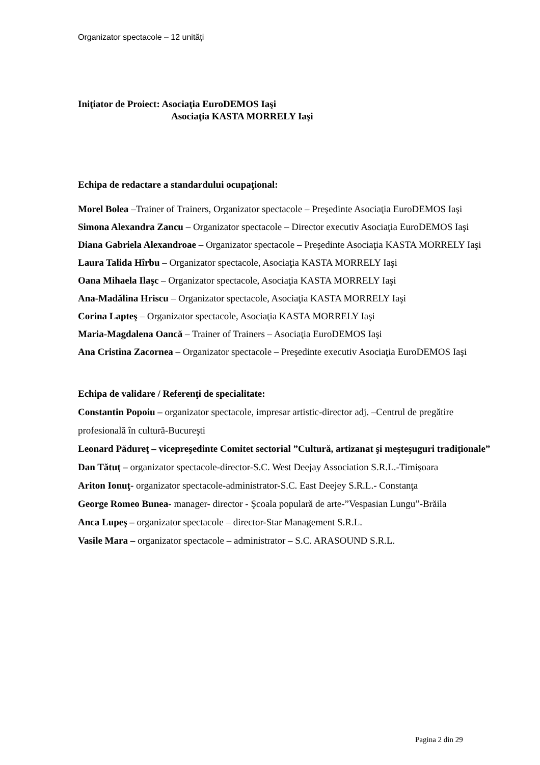Organizator spectacole – 12 unităţi
Iniţiator de Proiect: Asociaţia EuroDEMOS Iaşi
Asociaţia KASTA MORRELY Iaşi
Echipa de redactare a standardului ocupaţional:
Morel Bolea –Trainer of Trainers, Organizator spectacole – Preşedinte Asociaţia EuroDEMOS Iaşi
Simona Alexandra Zancu – Organizator spectacole – Director executiv Asociaţia EuroDEMOS Iaşi
Diana Gabriela Alexandroae – Organizator spectacole – Preşedinte Asociaţia KASTA MORRELY Iaşi
Laura Talida Hîrbu – Organizator spectacole, Asociaţia KASTA MORRELY Iaşi
Oana Mihaela Ilaşc – Organizator spectacole, Asociaţia KASTA MORRELY Iaşi
Ana-Madălina Hriscu – Organizator spectacole, Asociaţia KASTA MORRELY Iaşi
Corina Lapteş – Organizator spectacole, Asociaţia KASTA MORRELY Iaşi
Maria-Magdalena Oancă – Trainer of Trainers – Asociaţia EuroDEMOS Iaşi
Ana Cristina Zacornea – Organizator spectacole – Preşedinte executiv Asociaţia EuroDEMOS Iaşi
Echipa de validare / Referenţi de specialitate:
Constantin Popoiu – organizator spectacole, impresar artistic-director adj. –Centrul de pregătire profesională în cultură-Bucureşti
Leonard Pădureţ – vicepreşedinte Comitet sectorial ”Cultură, artizanat şi meşteşuguri tradiţionale”
Dan Tătuţ – organizator spectacole-director-S.C. West Deejay Association S.R.L.-Timişoara
Ariton Ionuţ- organizator spectacole-administrator-S.C. East Deejey S.R.L.- Constanţa
George Romeo Bunea- manager- director - Şcoala populară de arte-”Vespasian Lungu”-Brăila
Anca Lupeş – organizator spectacole – director-Star Management S.R.L.
Vasile Mara – organizator spectacole – administrator – S.C. ARASOUND S.R.L.
Pagina 2 din 29